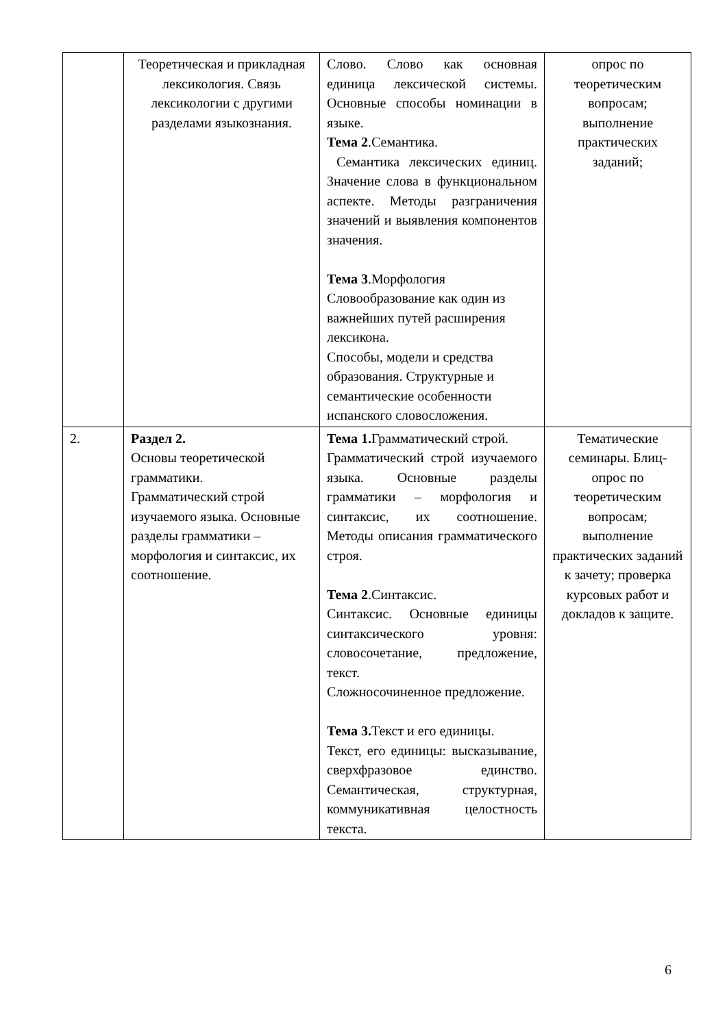| | Теоретическая и прикладная лексикология. Связь лексикологии с другими разделами языкознания. | Слово. Слово как основная единица лексической системы. Основные способы номинации в языке. Тема 2 .Семантика. Семантика лексических единиц. Значение слова в функциональном аспекте. Методы разграничения значений и выявления компонентов значения. Тема 3 .Морфология Словообразование как один из важнейших путей расширения лексикона. Способы, модели и средства образования. Структурные и семантические особенности испанского словосложения. | опрос по теоретическим вопросам; выполнение практических заданий; |
| 2. | Раздел 2. Основы теоретической грамматики. Грамматический строй изучаемого языка. Основные разделы грамматики – морфология и синтаксис, их соотношение. | Тема 1. Грамматический строй. Грамматический строй изучаемого языка. Основные разделы грамматики – морфология и синтаксис, их соотношение. Методы описания грамматического строя. Тема 2 .Синтаксис. Синтаксис. Основные единицы синтаксического уровня: словосочетание, предложение, текст. Сложносочиненное предложение. Тема 3. Текст и его единицы. Текст, его единицы: высказывание, сверхфразовое единство. Семантическая, структурная, коммуникативная целостность текста. | Тематические семинары. Блиц-опрос по теоретическим вопросам; выполнение практических заданий к зачету; проверка курсовых работ и докладов к защите. |
6